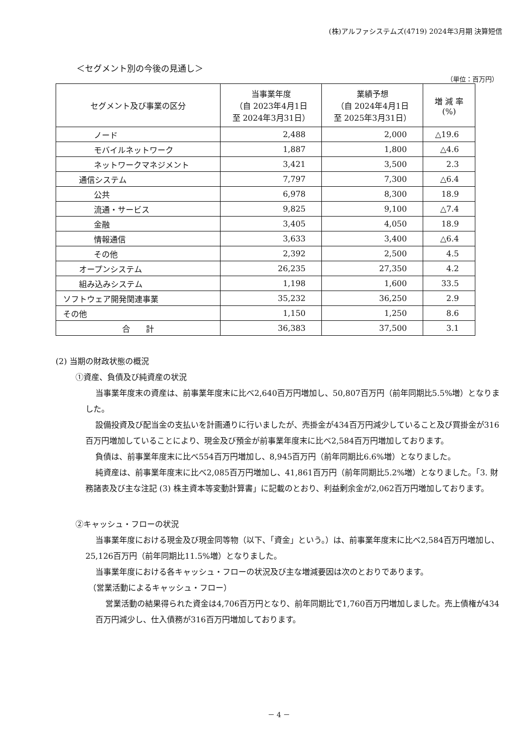(株)アルファシステムズ(4719) 2024年3月期 決算短信
＜セグメント別の今後の見通し＞
（単位：百万円）
| セグメント及び事業の区分 | 当事業年度 （自 2023年4月1日 至 2024年3月31日） | 業績予想 （自 2024年4月1日 至 2025年3月31日） | 増 減 率 (%) |
| --- | --- | --- | --- |
| ノード | 2,488 | 2,000 | △19.6 |
| モバイルネットワーク | 1,887 | 1,800 | △4.6 |
| ネットワークマネジメント | 3,421 | 3,500 | 2.3 |
| 通信システム | 7,797 | 7,300 | △6.4 |
| 公共 | 6,978 | 8,300 | 18.9 |
| 流通・サービス | 9,825 | 9,100 | △7.4 |
| 金融 | 3,405 | 4,050 | 18.9 |
| 情報通信 | 3,633 | 3,400 | △6.4 |
| その他 | 2,392 | 2,500 | 4.5 |
| オープンシステム | 26,235 | 27,350 | 4.2 |
| 組み込みシステム | 1,198 | 1,600 | 33.5 |
| ソフトウェア開発関連事業 | 35,232 | 36,250 | 2.9 |
| その他 | 1,150 | 1,250 | 8.6 |
| 合 計 | 36,383 | 37,500 | 3.1 |
(2) 当期の財政状態の概況
①資産、負債及び純資産の状況
当事業年度末の資産は、前事業年度末に比べ2,640百万円増加し、50,807百万円（前年同期比5.5%増）となりました。
設備投資及び配当金の支払いを計画通りに行いましたが、売掛金が434百万円減少していること及び買掛金が316百万円増加していることにより、現金及び預金が前事業年度末に比べ2,584百万円増加しております。
負債は、前事業年度末に比べ554百万円増加し、8,945百万円（前年同期比6.6%増）となりました。
純資産は、前事業年度末に比べ2,085百万円増加し、41,861百万円（前年同期比5.2%増）となりました。「3. 財務諸表及び主な注記 (3) 株主資本等変動計算書」に記載のとおり、利益剰余金が2,062百万円増加しております。
②キャッシュ・フローの状況
当事業年度における現金及び現金同等物（以下、「資金」という。）は、前事業年度末に比べ2,584百万円増加し、25,126百万円（前年同期比11.5%増）となりました。
当事業年度における各キャッシュ・フローの状況及び主な増減要因は次のとおりであります。
（営業活動によるキャッシュ・フロー）
営業活動の結果得られた資金は4,706百万円となり、前年同期比で1,760百万円増加しました。売上債権が434百万円減少し、仕入債務が316百万円増加しております。
－ 4 －